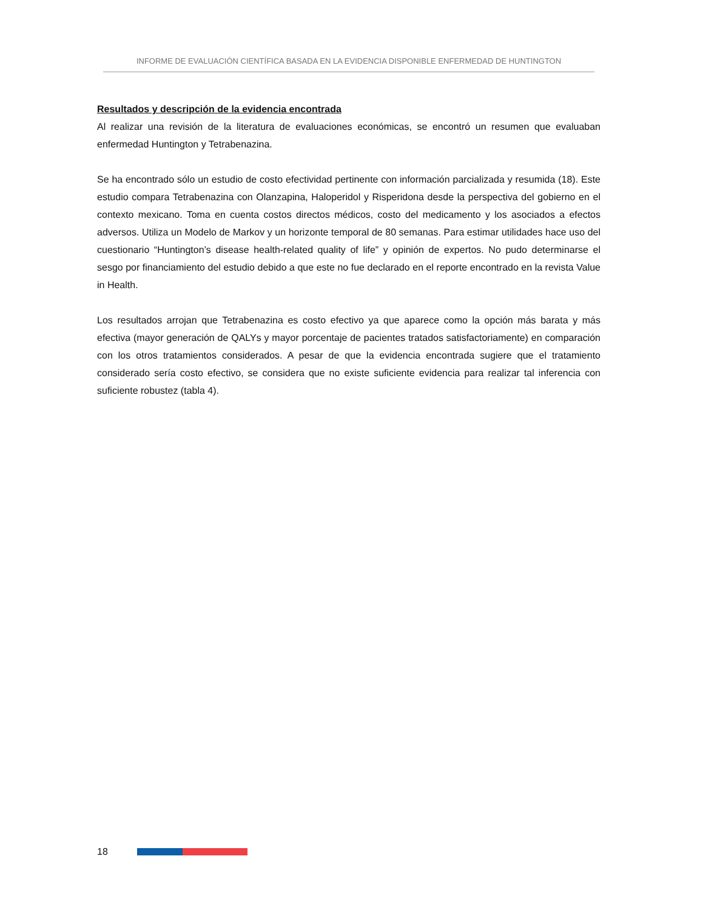INFORME DE EVALUACIÓN CIENTÍFICA BASADA EN LA EVIDENCIA DISPONIBLE ENFERMEDAD DE HUNTINGTON
Resultados y descripción de la evidencia encontrada
Al realizar una revisión de la literatura de evaluaciones económicas, se encontró un resumen que evaluaban enfermedad Huntington y Tetrabenazina.
Se ha encontrado sólo un estudio de costo efectividad pertinente con información parcializada y resumida (18). Este estudio compara Tetrabenazina con Olanzapina, Haloperidol y Risperidona desde la perspectiva del gobierno en el contexto mexicano. Toma en cuenta costos directos médicos, costo del medicamento y los asociados a efectos adversos. Utiliza un Modelo de Markov y un horizonte temporal de 80 semanas. Para estimar utilidades hace uso del cuestionario “Huntington’s disease health-related quality of life” y opinión de expertos. No pudo determinarse el sesgo por financiamiento del estudio debido a que este no fue declarado en el reporte encontrado en la revista Value in Health.
Los resultados arrojan que Tetrabenazina es costo efectivo ya que aparece como la opción más barata y más efectiva (mayor generación de QALYs y mayor porcentaje de pacientes tratados satisfactoriamente) en comparación con los otros tratamientos considerados. A pesar de que la evidencia encontrada sugiere que el tratamiento considerado sería costo efectivo, se considera que no existe suficiente evidencia para realizar tal inferencia con suficiente robustez (tabla 4).
18